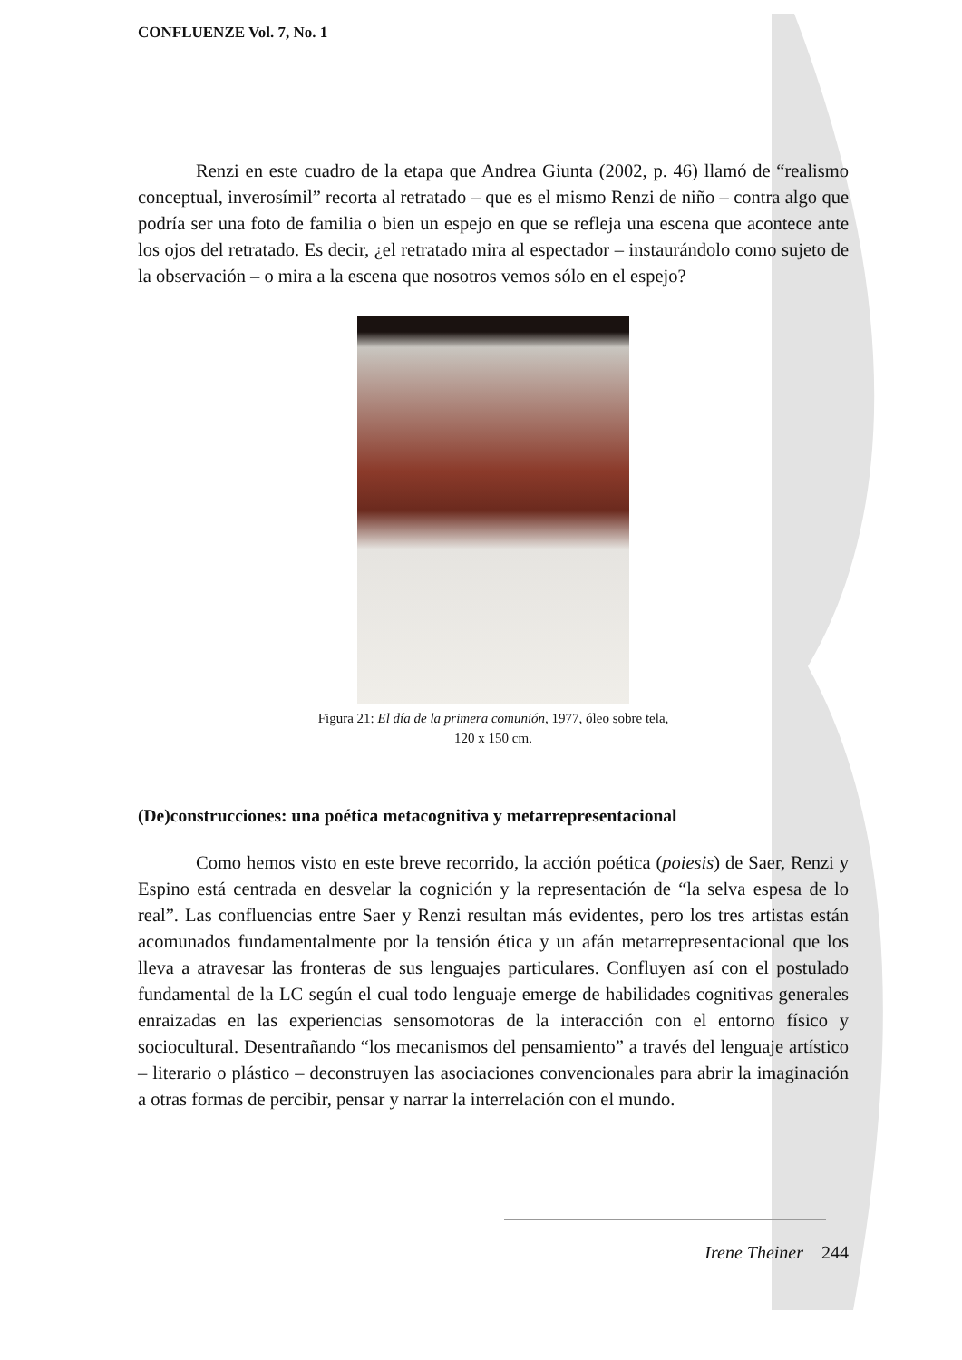CONFLUENZE Vol. 7, No. 1
Renzi en este cuadro de la etapa que Andrea Giunta (2002, p. 46) llamó de “realismo conceptual, inverosímil” recorta al retratado – que es el mismo Renzi de niño – contra algo que podría ser una foto de familia o bien un espejo en que se refleja una escena que acontece ante los ojos del retratado. Es decir, ¿el retratado mira al espectador – instaurándolo como sujeto de la observación – o mira a la escena que nosotros vemos sólo en el espejo?
Figura 21: El día de la primera comunión, 1977, óleo sobre tela,
120 x 150 cm.
(De)construcciones: una poética metacognitiva y metarrepresentacional
Como hemos visto en este breve recorrido, la acción poética (poiesis) de Saer, Renzi y Espino está centrada en desvelar la cognición y la representación de “la selva espesa de lo real”. Las confluencias entre Saer y Renzi resultan más evidentes, pero los tres artistas están acomunados fundamentalmente por la tensión ética y un afán metarrepresentacional que los lleva a atravesar las fronteras de sus lenguajes particulares. Confluyen así con el postulado fundamental de la LC según el cual todo lenguaje emerge de habilidades cognitivas generales enraizadas en las experiencias sensomotoras de la interacción con el entorno físico y sociocultural. Desentrañando “los mecanismos del pensamiento” a través del lenguaje artístico – literario o plástico – deconstruyen las asociaciones convencionales para abrir la imaginación a otras formas de percibir, pensar y narrar la interrelación con el mundo.
Irene Theiner 244